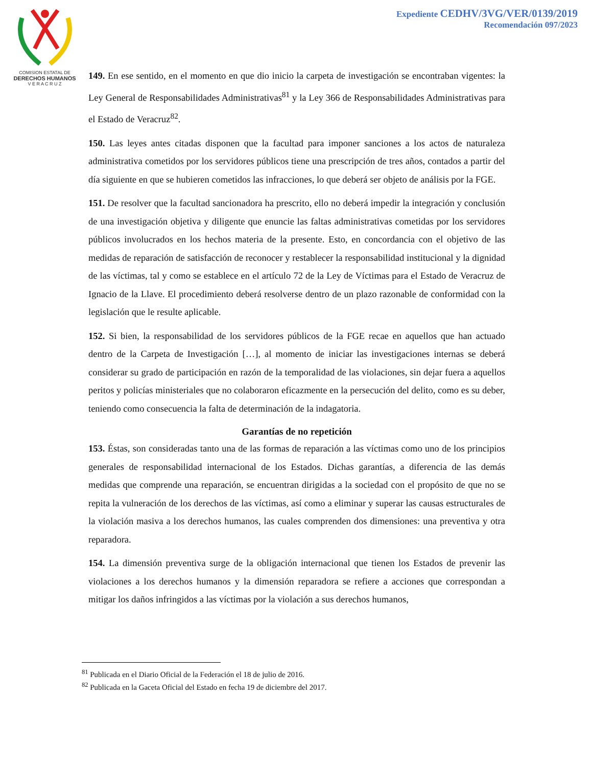COMISION ESTATAL DE
DERECHOS HUMANOS
V E R A C R U Z
Expediente CEDHV/3VG/VER/0139/2019
Recomendación 097/2023
149. En ese sentido, en el momento en que dio inicio la carpeta de investigación se encontraban vigentes: la Ley General de Responsabilidades Administrativas<sup>81</sup> y la Ley 366 de Responsabilidades Administrativas para el Estado de Veracruz<sup>82</sup>.
150. Las leyes antes citadas disponen que la facultad para imponer sanciones a los actos de naturaleza administrativa cometidos por los servidores públicos tiene una prescripción de tres años, contados a partir del día siguiente en que se hubieren cometidos las infracciones, lo que deberá ser objeto de análisis por la FGE.
151. De resolver que la facultad sancionadora ha prescrito, ello no deberá impedir la integración y conclusión de una investigación objetiva y diligente que enuncie las faltas administrativas cometidas por los servidores públicos involucrados en los hechos materia de la presente. Esto, en concordancia con el objetivo de las medidas de reparación de satisfacción de reconocer y restablecer la responsabilidad institucional y la dignidad de las víctimas, tal y como se establece en el artículo 72 de la Ley de Víctimas para el Estado de Veracruz de Ignacio de la Llave. El procedimiento deberá resolverse dentro de un plazo razonable de conformidad con la legislación que le resulte aplicable.
152. Si bien, la responsabilidad de los servidores públicos de la FGE recae en aquellos que han actuado dentro de la Carpeta de Investigación […], al momento de iniciar las investigaciones internas se deberá considerar su grado de participación en razón de la temporalidad de las violaciones, sin dejar fuera a aquellos peritos y policías ministeriales que no colaboraron eficazmente en la persecución del delito, como es su deber, teniendo como consecuencia la falta de determinación de la indagatoria.
Garantías de no repetición
153. Éstas, son consideradas tanto una de las formas de reparación a las víctimas como uno de los principios generales de responsabilidad internacional de los Estados. Dichas garantías, a diferencia de las demás medidas que comprende una reparación, se encuentran dirigidas a la sociedad con el propósito de que no se repita la vulneración de los derechos de las víctimas, así como a eliminar y superar las causas estructurales de la violación masiva a los derechos humanos, las cuales comprenden dos dimensiones: una preventiva y otra reparadora.
154. La dimensión preventiva surge de la obligación internacional que tienen los Estados de prevenir las violaciones a los derechos humanos y la dimensión reparadora se refiere a acciones que correspondan a mitigar los daños infringidos a las víctimas por la violación a sus derechos humanos,
<sup>81</sup> Publicada en el Diario Oficial de la Federación el 18 de julio de 2016.
<sup>82</sup> Publicada en la Gaceta Oficial del Estado en fecha 19 de diciembre del 2017.